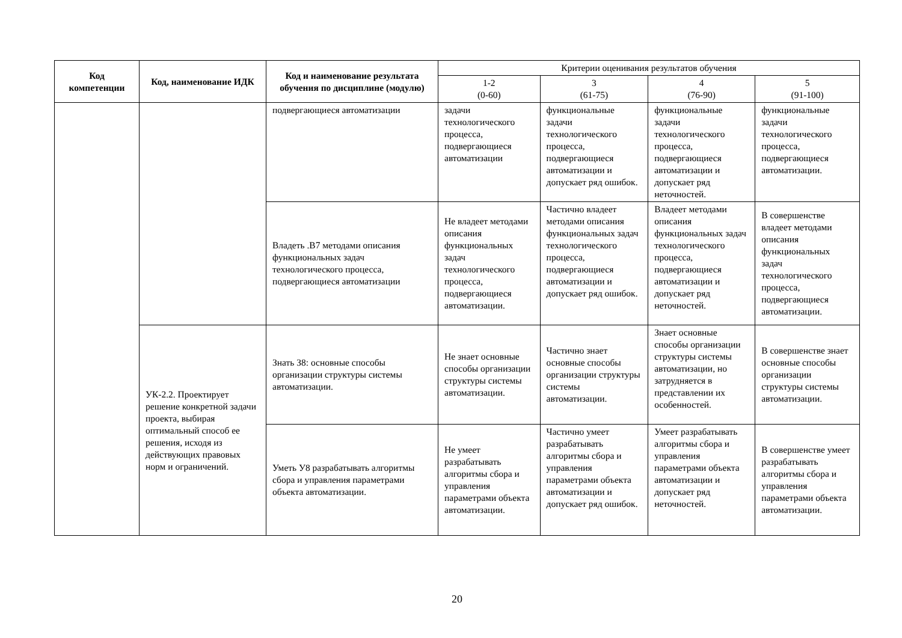| Код компетенции | Код, наименование ИДК | Код и наименование результата обучения по дисциплине (модулю) | Критерии оценивания результатов обучения | | | |
| --- | --- | --- | --- | --- | --- | --- |
| | | | 1-2 (0-60) | 3 (61-75) | 4 (76-90) | 5 (91-100) |
| | | подвергающиеся автоматизации | задачи технологического процесса, подвергающиеся автоматизации | функциональные задачи технологического процесса, подвергающиеся автоматизации и допускает ряд ошибок. | функциональные задачи технологического процесса, подвергающиеся автоматизации и допускает ряд неточностей. | функциональные задачи технологического процесса, подвергающиеся автоматизации. |
| | | Владеть .В7 методами описания функциональных задач технологического процесса, подвергающиеся автоматизации | Не владеет методами описания функциональных задач технологического процесса, подвергающиеся автоматизации. | Частично владеет методами описания функциональных задач технологического процесса, подвергающиеся автоматизации и допускает ряд ошибок. | Владеет методами описания функциональных задач технологического процесса, подвергающиеся автоматизации и допускает ряд неточностей. | В совершенстве владеет методами описания функциональных задач технологического процесса, подвергающиеся автоматизации. |
| | УК-2.2. Проектирует решение конкретной задачи проекта, выбирая оптимальный способ ее решения, исходя из действующих правовых норм и ограничений. | Знать З8: основные способы организации структуры системы автоматизации. | Не знает основные способы организации структуры системы автоматизации. | Частично знает основные способы организации структуры системы автоматизации. | Знает основные способы организации структуры системы автоматизации, но затрудняется в представлении их особенностей. | В совершенстве знает основные способы организации структуры системы автоматизации. |
| | | Уметь У8 разрабатывать алгоритмы сбора и управления параметрами объекта автоматизации. | Не умеет разрабатывать алгоритмы сбора и управления параметрами объекта автоматизации. | Частично умеет разрабатывать алгоритмы сбора и управления параметрами объекта автоматизации и допускает ряд ошибок. | Умеет разрабатывать алгоритмы сбора и управления параметрами объекта автоматизации и допускает ряд неточностей. | В совершенстве умеет разрабатывать алгоритмы сбора и управления параметрами объекта автоматизации. |
20